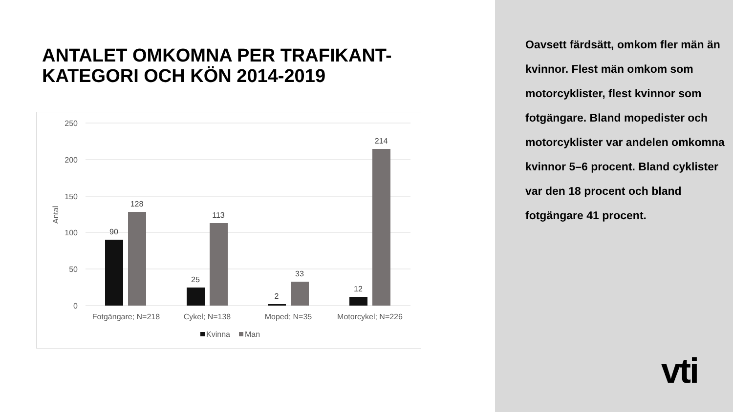ANTALET OMKOMNA PER TRAFIKANT-
KATEGORI OCH KÖN 2014-2019
250
200
150
100
50
0
Antal
90
128
25
113
2
33
12
214
Fotgängare; N=218
Cykel; N=138
Moped; N=35
Motorcykel; N=226
Kvinna
Man
Oavsett färdsätt, omkom fler män än kvinnor. Flest män omkom som motorcyklister, flest kvinnor som fotgängare. Bland mopedister och motorcyklister var andelen omkomna kvinnor 5–6 procent. Bland cyklister var den 18 procent och bland fotgängare 41 procent.
vti